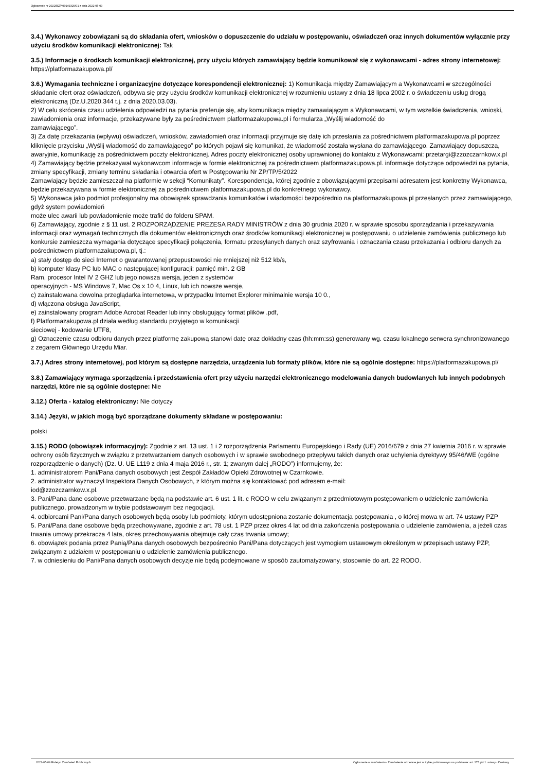Ogłoszenie nr 2022/BZP 00149329/01 z dnia 2022-05-09
3.4.) Wykonawcy zobowiązani są do składania ofert, wniosków o dopuszczenie do udziału w postępowaniu, oświadczeń oraz innych dokumentów wyłącznie przy użyciu środków komunikacji elektronicznej: Tak
3.5.) Informacje o środkach komunikacji elektronicznej, przy użyciu których zamawiający będzie komunikował się z wykonawcami - adres strony internetowej: https://platformazakupowa.pl/
3.6.) Wymagania techniczne i organizacyjne dotyczące korespondencji elektronicznej: 1) Komunikacja między Zamawiającym a Wykonawcami w szczególności składanie ofert oraz oświadczeń, odbywa się przy użyciu środków komunikacji elektronicznej w rozumieniu ustawy z dnia 18 lipca 2002 r. o świadczeniu usług drogą elektroniczną (Dz.U.2020.344 t.j. z dnia 2020.03.03).
2) W celu skrócenia czasu udzielenia odpowiedzi na pytania preferuje się, aby komunikacja między zamawiającym a Wykonawcami, w tym wszelkie świadczenia, wnioski, zawiadomienia oraz informacje, przekazywane były za pośrednictwem platformazakupowa.pl i formularza „Wyślij wiadomość do
zamawiającego”.
3) Za datę przekazania (wpływu) oświadczeń, wniosków, zawiadomień oraz informacji przyjmuje się datę ich przesłania za pośrednictwem platformazakupowa.pl poprzez kliknięcie przycisku „Wyślij wiadomość do zamawiającego” po których pojawi się komunikat, że wiadomość została wysłana do zamawiającego. Zamawiający dopuszcza, awaryjnie, komunikację za pośrednictwem poczty elektronicznej. Adres poczty elektronicznej osoby uprawnionej do kontaktu z Wykonawcami: przetargi@zzozczarnkow.x.pl
4) Zamawiający będzie przekazywał wykonawcom informacje w formie elektronicznej za pośrednictwem platformazakupowa.pl. informacje dotyczące odpowiedzi na pytania, zmiany specyfikacji, zmiany terminu składania i otwarcia ofert w Postępowaniu Nr ZP/TP/5/2022
Zamawiający będzie zamieszczał na platformie w sekcji “Komunikaty”. Korespondencja, której zgodnie z obowiązującymi przepisami adresatem jest konkretny Wykonawca, będzie przekazywana w formie elektronicznej za pośrednictwem platformazakupowa.pl do konkretnego wykonawcy.
5) Wykonawca jako podmiot profesjonalny ma obowiązek sprawdzania komunikatów i wiadomości bezpośrednio na platformazakupowa.pl przesłanych przez zamawiającego, gdyż system powiadomień
może ulec awarii lub powiadomienie może trafić do folderu SPAM.
6) Zamawiający, zgodnie z § 11 ust. 2 ROZPORZĄDZENIE PREZESA RADY MINISTRÓW z dnia 30 grudnia 2020 r. w sprawie sposobu sporządzania i przekazywania informacji oraz wymagań technicznych dla dokumentów elektronicznych oraz środków komunikacji elektronicznej w postępowaniu o udzielenie zamówienia publicznego lub konkursie zamieszcza wymagania dotyczące specyfikacji połączenia, formatu przesyłanych danych oraz szyfrowania i oznaczania czasu przekazania i odbioru danych za pośrednictwem platformazakupowa.pl, tj.:
a) stały dostęp do sieci Internet o gwarantowanej przepustowości nie mniejszej niż 512 kb/s,
b) komputer klasy PC lub MAC o następującej konfiguracji: pamięć min. 2 GB
Ram, procesor Intel IV 2 GHZ lub jego nowsza wersja, jeden z systemów
operacyjnych - MS Windows 7, Mac Os x 10 4, Linux, lub ich nowsze wersje,
c) zainstalowana dowolna przeglądarka internetowa, w przypadku Internet Explorer minimalnie wersja 10 0.,
d) włączona obsługa JavaScript,
e) zainstalowany program Adobe Acrobat Reader lub inny obsługujący format plików .pdf,
f) Platformazakupowa.pl działa według standardu przyjętego w komunikacji
sieciowej - kodowanie UTF8,
g) Oznaczenie czasu odbioru danych przez platformę zakupową stanowi datę oraz dokładny czas (hh:mm:ss) generowany wg. czasu lokalnego serwera synchronizowanego z zegarem Głównego Urzędu Miar.
3.7.) Adres strony internetowej, pod którym są dostępne narzędzia, urządzenia lub formaty plików, które nie są ogólnie dostępne: https://platformazakupowa.pl/
3.8.) Zamawiający wymaga sporządzenia i przedstawienia ofert przy użyciu narzędzi elektronicznego modelowania danych budowlanych lub innych podobnych narzędzi, które nie są ogólnie dostępne: Nie
3.12.) Oferta - katalog elektroniczny: Nie dotyczy
3.14.) Języki, w jakich mogą być sporządzane dokumenty składane w postępowaniu:
polski
3.15.) RODO (obowiązek informacyjny): Zgodnie z art. 13 ust. 1 i 2 rozporządzenia Parlamentu Europejskiego i Rady (UE) 2016/679 z dnia 27 kwietnia 2016 r. w sprawie ochrony osób fizycznych w związku z przetwarzaniem danych osobowych i w sprawie swobodnego przepływu takich danych oraz uchylenia dyrektywy 95/46/WE (ogólne rozporządzenie o danych) (Dz. U. UE L119 z dnia 4 maja 2016 r., str. 1; zwanym dalej „RODO”) informujemy, że:
1. administratorem Pani/Pana danych osobowych jest Zespół Zakładów Opieki Zdrowotnej w Czarnkowie.
2. administrator wyznaczył Inspektora Danych Osobowych, z którym można się kontaktować pod adresem e-mail:
iod@zzozczarnkow.x.pl.
3. Pani/Pana dane osobowe przetwarzane będą na podstawie art. 6 ust. 1 lit. c RODO w celu związanym z przedmiotowym postępowaniem o udzielenie zamówienia publicznego, prowadzonym w trybie podstawowym bez negocjacji.
4. odbiorcami Pani/Pana danych osobowych będą osoby lub podmioty, którym udostępniona zostanie dokumentacja postępowania , o której mowa w art. 74 ustawy PZP
5. Pani/Pana dane osobowe będą przechowywane, zgodnie z art. 78 ust. 1 PZP przez okres 4 lat od dnia zakończenia postępowania o udzielenie zamówienia, a jeżeli czas trwania umowy przekracza 4 lata, okres przechowywania obejmuje cały czas trwania umowy;
6. obowiązek podania przez Panią/Pana danych osobowych bezpośrednio Pani/Pana dotyczących jest wymogiem ustawowym określonym w przepisach ustawy PZP, związanym z udziałem w postępowaniu o udzielenie zamówienia publicznego.
7. w odniesieniu do Pani/Pana danych osobowych decyzje nie będą podejmowane w sposób zautomatyzowany, stosownie do art. 22 RODO.
2022-05-09 Biuletyn Zamówień Publicznych Ogłoszenie o zamówieniu - Zamówienie udzielane jest w trybie podstawowym na podstawie: art. 275 pkt 1 ustawy - Dostawy